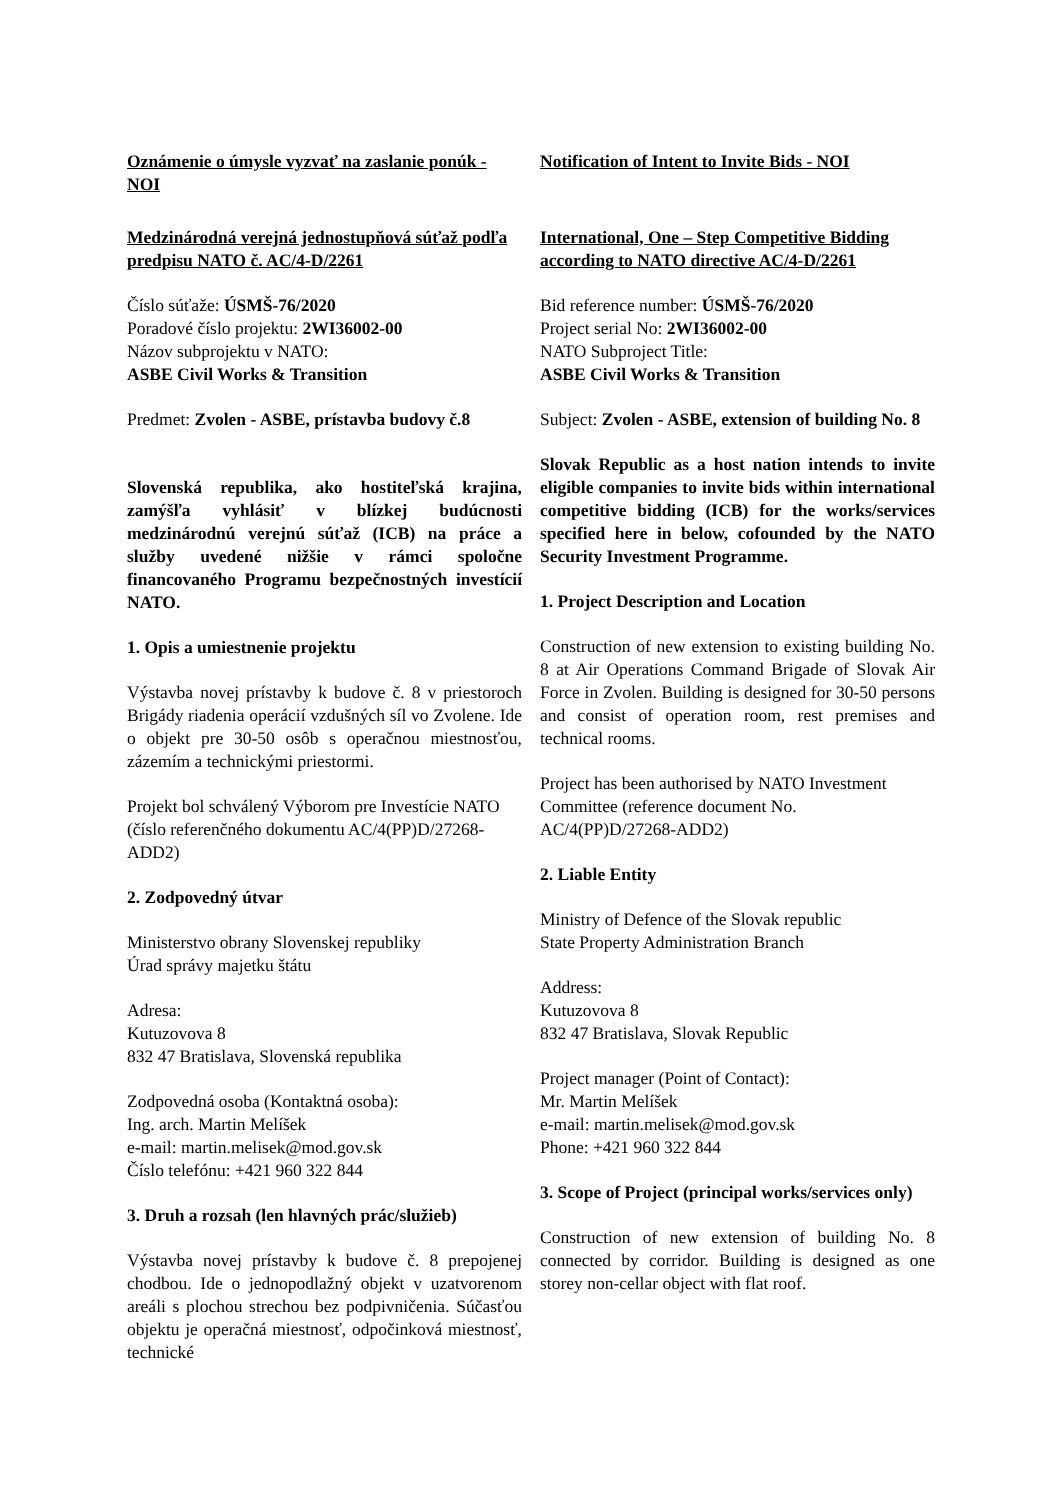Oznámenie o úmysle vyzvať na zaslanie ponúk - NOI
Medzinárodná verejná jednostupňová súťaž podľa predpisu NATO č. AC/4-D/2261
Číslo súťaže: ÚSMŠ-76/2020
Poradové číslo projektu: 2WI36002-00
Názov subprojektu v NATO:
ASBE Civil Works & Transition
Predmet: Zvolen - ASBE, prístavba budovy č.8
Slovenská republika, ako hostiteľská krajina, zamýšľa vyhlásiť v blízkej budúcnosti medzinárodnú verejnú súťaž (ICB) na práce a služby uvedené nižšie v rámci spoločne financovaného Programu bezpečnostných investícií NATO.
1. Opis a umiestnenie projektu
Výstavba novej prístavby k budove č. 8 v priestoroch Brigády riadenia operácií vzdušných síl vo Zvolene. Ide o objekt pre 30-50 osôb s operačnou miestnosťou, zázemím a technickými priestormi.
Projekt bol schválený Výborom pre Investície NATO (číslo referenčného dokumentu AC/4(PP)D/27268-ADD2)
2. Zodpovedný útvar
Ministerstvo obrany Slovenskej republiky
Úrad správy majetku štátu
Adresa:
Kutuzovova 8
832 47 Bratislava, Slovenská republika
Zodpovedná osoba (Kontaktná osoba):
Ing. arch. Martin Melíšek
e-mail: martin.melisek@mod.gov.sk
Číslo telefónu: +421 960 322 844
3. Druh a rozsah (len hlavných prác/služieb)
Výstavba novej prístavby k budove č. 8 prepojenej chodbou. Ide o jednopodlažný objekt v uzatvorenom areáli s plochou strechou bez podpivničenia. Súčasťou objektu je operačná miestnosť, odpočinková miestnosť, technické
Notification of Intent to Invite Bids - NOI
International, One – Step Competitive Bidding according to NATO directive AC/4-D/2261
Bid reference number: ÚSMŠ-76/2020
Project serial No: 2WI36002-00
NATO Subproject Title:
ASBE Civil Works & Transition
Subject: Zvolen - ASBE, extension of building No. 8
Slovak Republic as a host nation intends to invite eligible companies to invite bids within international competitive bidding (ICB) for the works/services specified here in below, cofounded by the NATO Security Investment Programme.
1. Project Description and Location
Construction of new extension to existing building No. 8 at Air Operations Command Brigade of Slovak Air Force in Zvolen. Building is designed for 30-50 persons and consist of operation room, rest premises and technical rooms.
Project has been authorised by NATO Investment Committee (reference document No. AC/4(PP)D/27268-ADD2)
2. Liable Entity
Ministry of Defence of the Slovak republic
State Property Administration Branch
Address:
Kutuzovova 8
832 47 Bratislava, Slovak Republic
Project manager (Point of Contact):
Mr. Martin Melíšek
e-mail: martin.melisek@mod.gov.sk
Phone: +421 960 322 844
3. Scope of Project (principal works/services only)
Construction of new extension of building No. 8 connected by corridor. Building is designed as one storey non-cellar object with flat roof.